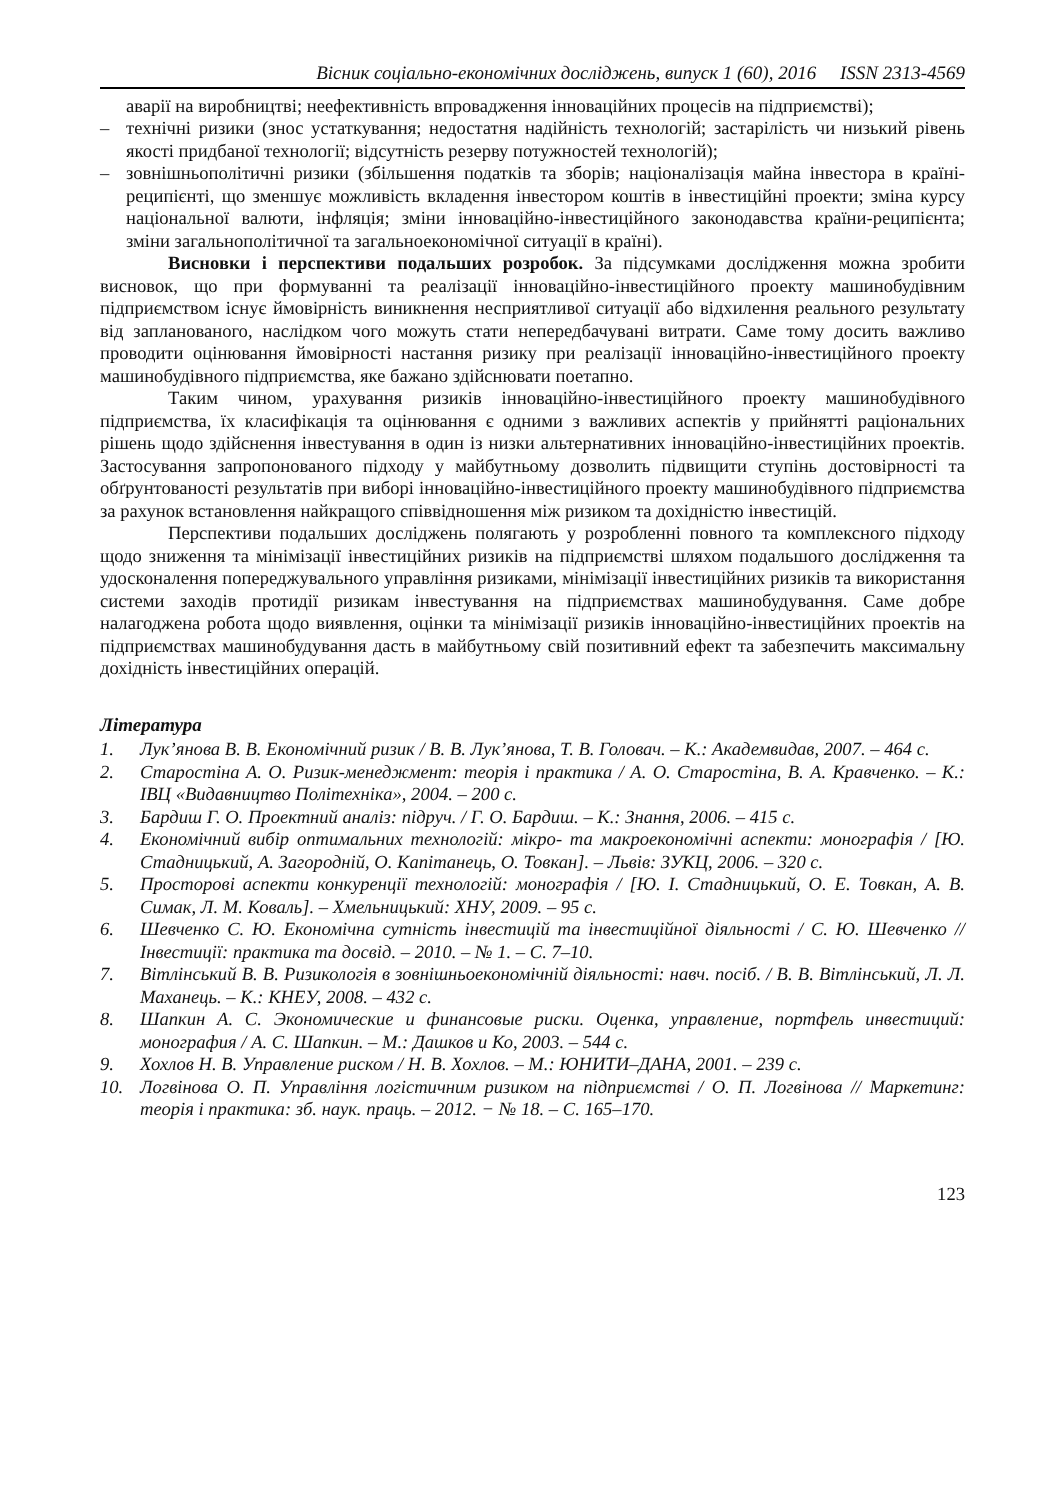Вісник соціально-економічних досліджень, випуск 1 (60), 2016 ISSN 2313-4569
аварії на виробництві; неефективність впровадження інноваційних процесів на підприємстві);
– технічні ризики (знос устаткування; недостатня надійність технологій; застарілість чи низький рівень якості придбаної технології; відсутність резерву потужностей технологій);
– зовнішньополітичні ризики (збільшення податків та зборів; націоналізація майна інвестора в країні-реципієнті, що зменшує можливість вкладення інвестором коштів в інвестиційні проекти; зміна курсу національної валюти, інфляція; зміни інноваційно-інвестиційного законодавства країни-реципієнта; зміни загальнополітичної та загальноекономічної ситуації в країні).
Висновки і перспективи подальших розробок. За підсумками дослідження можна зробити висновок, що при формуванні та реалізації інноваційно-інвестиційного проекту машинобудівним підприємством існує ймовірність виникнення несприятливої ситуації або відхилення реального результату від запланованого, наслідком чого можуть стати непередбачувані витрати. Саме тому досить важливо проводити оцінювання ймовірності настання ризику при реалізації інноваційно-інвестиційного проекту машинобудівного підприємства, яке бажано здійснювати поетапно.
Таким чином, урахування ризиків інноваційно-інвестиційного проекту машинобудівного підприємства, їх класифікація та оцінювання є одними з важливих аспектів у прийнятті раціональних рішень щодо здійснення інвестування в один із низки альтернативних інноваційно-інвестиційних проектів. Застосування запропонованого підходу у майбутньому дозволить підвищити ступінь достовірності та обґрунтованості результатів при виборі інноваційно-інвестиційного проекту машинобудівного підприємства за рахунок встановлення найкращого співвідношення між ризиком та дохідністю інвестицій.
Перспективи подальших досліджень полягають у розробленні повного та комплексного підходу щодо зниження та мінімізації інвестиційних ризиків на підприємстві шляхом подальшого дослідження та удосконалення попереджувального управління ризиками, мінімізації інвестиційних ризиків та використання системи заходів протидії ризикам інвестування на підприємствах машинобудування. Саме добре налагоджена робота щодо виявлення, оцінки та мінімізації ризиків інноваційно-інвестиційних проектів на підприємствах машинобудування дасть в майбутньому свій позитивний ефект та забезпечить максимальну дохідність інвестиційних операцій.
Література
1. Лук’янова В. В. Економічний ризик / В. В. Лук’янова, Т. В. Головач. – К.: Академвидав, 2007. – 464 с.
2. Старостіна А. О. Ризик-менеджмент: теорія і практика / А. О. Старостіна, В. А. Кравченко. – К.: ІВЦ «Видавництво Політехніка», 2004. – 200 с.
3. Бардиш Г. О. Проектний аналіз: підруч. / Г. О. Бардиш. – К.: Знання, 2006. – 415 с.
4. Економічний вибір оптимальних технологій: мікро- та макроекономічні аспекти: монографія / [Ю. Стадницький, А. Загородній, О. Капітанець, О. Товкан]. – Львів: ЗУКЦ, 2006. – 320 с.
5. Просторові аспекти конкуренції технологій: монографія / [Ю. І. Стадницький, О. Е. Товкан, А. В. Симак, Л. М. Коваль]. – Хмельницький: ХНУ, 2009. – 95 с.
6. Шевченко С. Ю. Економічна сутність інвестицій та інвестиційної діяльності / С. Ю. Шевченко // Інвестиції: практика та досвід. – 2010. – № 1. – С. 7–10.
7. Вітлінський В. В. Ризикологія в зовнішньоекономічній діяльності: навч. посіб. / В. В. Вітлінський, Л. Л. Маханець. – К.: КНЕУ, 2008. – 432 с.
8. Шапкин А. С. Экономические и финансовые риски. Оценка, управление, портфель инвестиций: монография / А. С. Шапкин. – М.: Дашков и Ко, 2003. – 544 с.
9. Хохлов Н. В. Управление риском / Н. В. Хохлов. – М.: ЮНИТИ–ДАНА, 2001. – 239 с.
10. Логвінова О. П. Управління логістичним ризиком на підприємстві / О. П. Логвінова // Маркетинг: теорія і практика: зб. наук. праць. – 2012. − № 18. – С. 165–170.
123